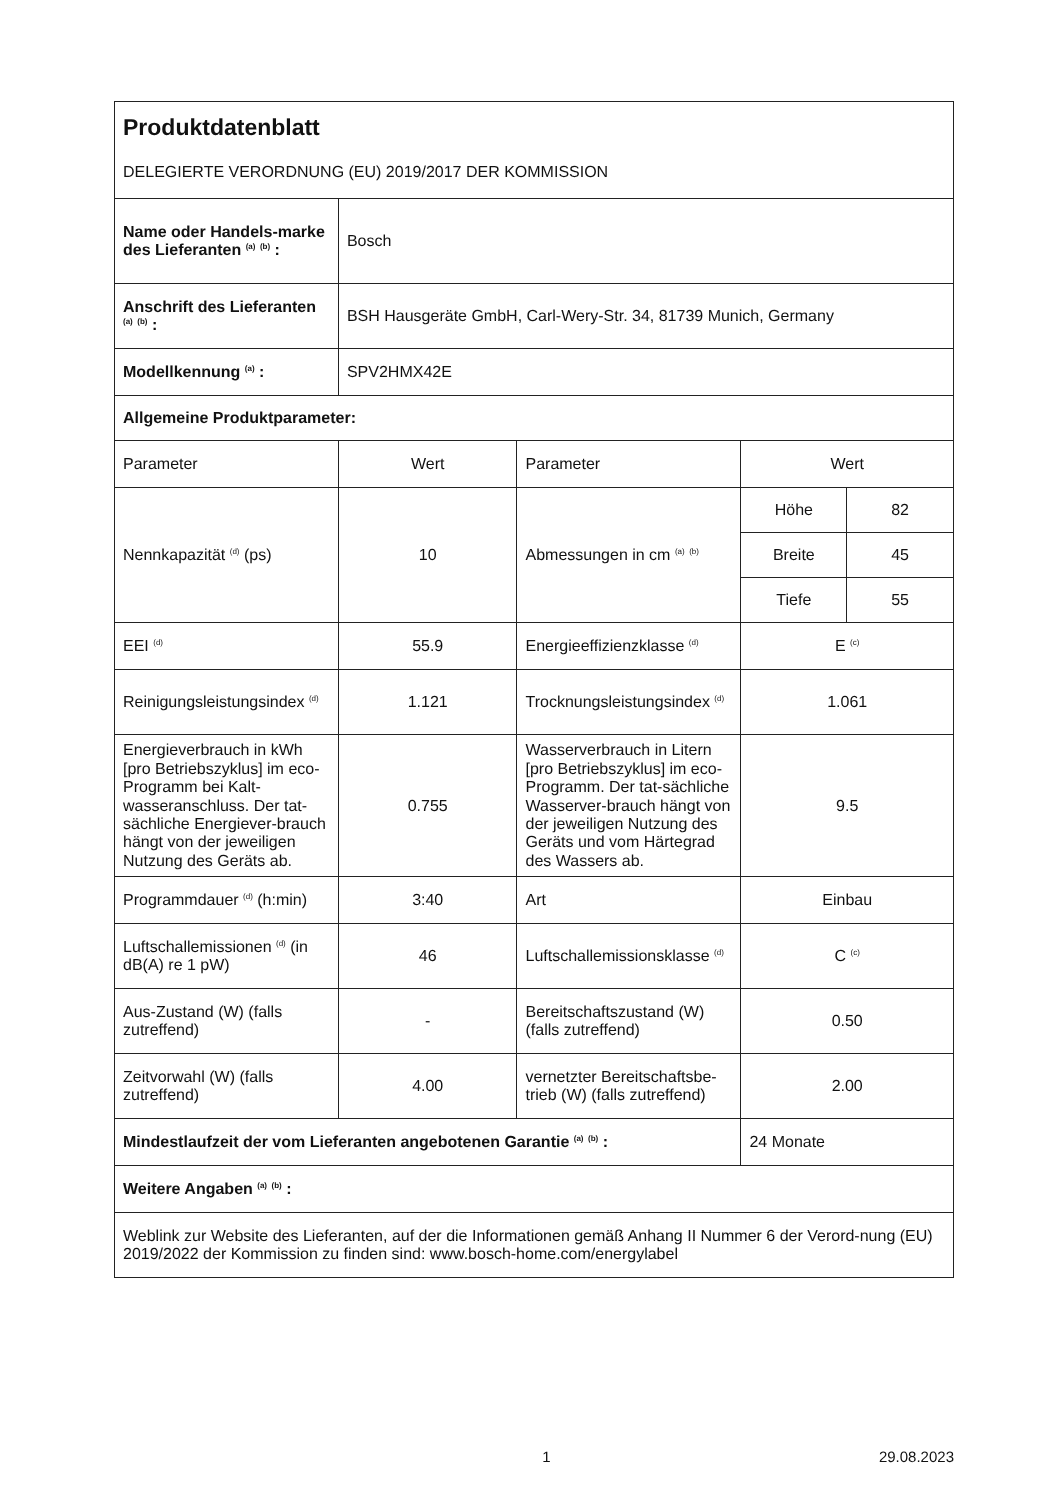| Produktdatenblatt | | | | |
| DELEGIERTE VERORDNUNG (EU) 2019/2017 DER KOMMISSION | | | | |
| Name oder Handels-marke des Lieferanten <sup>(a)</sup> <sup>(b)</sup> : | Bosch | | | |
| Anschrift des Lieferanten <sup>(a)</sup> <sup>(b)</sup> : | BSH Hausgeräte GmbH, Carl-Wery-Str. 34, 81739 Munich, Germany | | | |
| Modellkennung <sup>(a)</sup> : | SPV2HMX42E | | | |
| Allgemeine Produktparameter: | | | | |
| Parameter | Wert | Parameter | Wert | |
| Nennkapazität <sup>(d)</sup> (ps) | 10 | Abmessungen in cm <sup>(a)</sup> <sup>(b)</sup> | Höhe | 82 |
| | | | Breite | 45 |
| | | | Tiefe | 55 |
| EEI <sup>(d)</sup> | 55.9 | Energieeffizienzklasse <sup>(d)</sup> | E <sup>(c)</sup> | |
| Reinigungsleistungsindex <sup>(d)</sup> | 1.121 | Trocknungsleistungsindex <sup>(d)</sup> | 1.061 | |
| Energieverbrauch in kWh [pro Betriebszyklus] im eco-Programm bei Kalt-wasseranschluss. Der tat-sächliche Energiever-brauch hängt von der jeweiligen Nutzung des Geräts ab. | 0.755 | Wasserverbrauch in Litern [pro Betriebszyklus] im eco-Programm. Der tat-sächliche Wasserver-brauch hängt von der jeweiligen Nutzung des Geräts und vom Härtegrad des Wassers ab. | 9.5 | |
| Programmdauer <sup>(d)</sup> (h:min) | 3:40 | Art | Einbau | |
| Luftschallemissionen <sup>(d)</sup> (in dB(A) re 1 pW) | 46 | Luftschallemissionsklasse <sup>(d)</sup> | C <sup>(c)</sup> | |
| Aus-Zustand (W) (falls zutreffend) | - | Bereitschaftszustand (W) (falls zutreffend) | 0.50 | |
| Zeitvorwahl (W) (falls zutreffend) | 4.00 | vernetzter Bereitschaftsbe-trieb (W) (falls zutreffend) | 2.00 | |
| Mindestlaufzeit der vom Lieferanten angebotenen Garantie <sup>(a)</sup> <sup>(b)</sup> : | | | 24 Monate | |
| Weitere Angaben <sup>(a)</sup> <sup>(b)</sup> : | | | | |
| Weblink zur Website des Lieferanten, auf der die Informationen gemäß Anhang II Nummer 6 der Verord-nung (EU) 2019/2022 der Kommission zu finden sind: www.bosch-home.com/energylabel | | | | |
1 29.08.2023